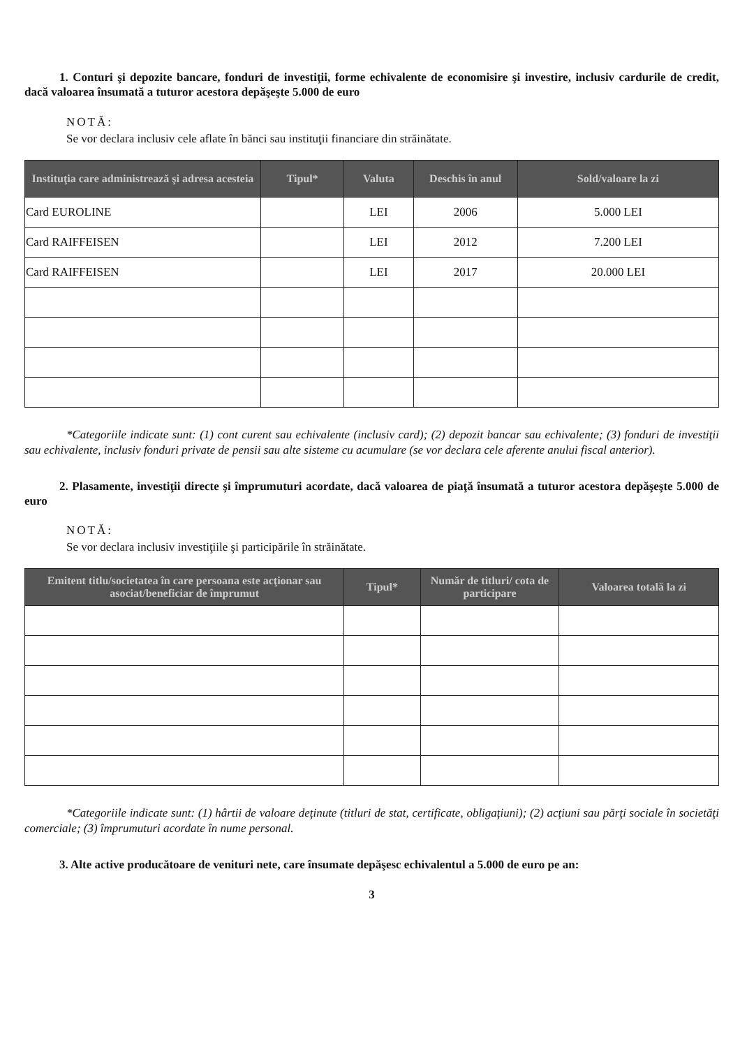1. Conturi şi depozite bancare, fonduri de investiţii, forme echivalente de economisire şi investire, inclusiv cardurile de credit, dacă valoarea însumată a tuturor acestora depăşeşte 5.000 de euro
NOTĂ:
Se vor declara inclusiv cele aflate în bănci sau instituţii financiare din străinătate.
| Instituţia care administrează şi adresa acesteia | Tipul* | Valuta | Deschis în anul | Sold/valoare la zi |
| --- | --- | --- | --- | --- |
| Card EUROLINE | | LEI | 2006 | 5.000 LEI |
| Card RAIFFEISEN | | LEI | 2012 | 7.200 LEI |
| Card RAIFFEISEN | | LEI | 2017 | 20.000 LEI |
*Categoriile indicate sunt: (1) cont curent sau echivalente (inclusiv card); (2) depozit bancar sau echivalente; (3) fonduri de investiţii sau echivalente, inclusiv fonduri private de pensii sau alte sisteme cu acumulare (se vor declara cele aferente anului fiscal anterior).
2. Plasamente, investiţii directe şi împrumuturi acordate, dacă valoarea de piaţă însumată a tuturor acestora depăşeşte 5.000 de euro
NOTĂ:
Se vor declara inclusiv investiţiile şi participările în străinătate.
| Emitent titlu/societatea în care persoana este acţionar sau asociat/beneficiar de împrumut | Tipul* | Număr de titluri/ cota de participare | Valoarea totală la zi |
| --- | --- | --- | --- |
*Categoriile indicate sunt: (1) hârtii de valoare deţinute (titluri de stat, certificate, obligaţiuni); (2) acţiuni sau părţi sociale în societăţi comerciale; (3) împrumuturi acordate în nume personal.
3. Alte active producătoare de venituri nete, care însumate depăşesc echivalentul a 5.000 de euro pe an:
3